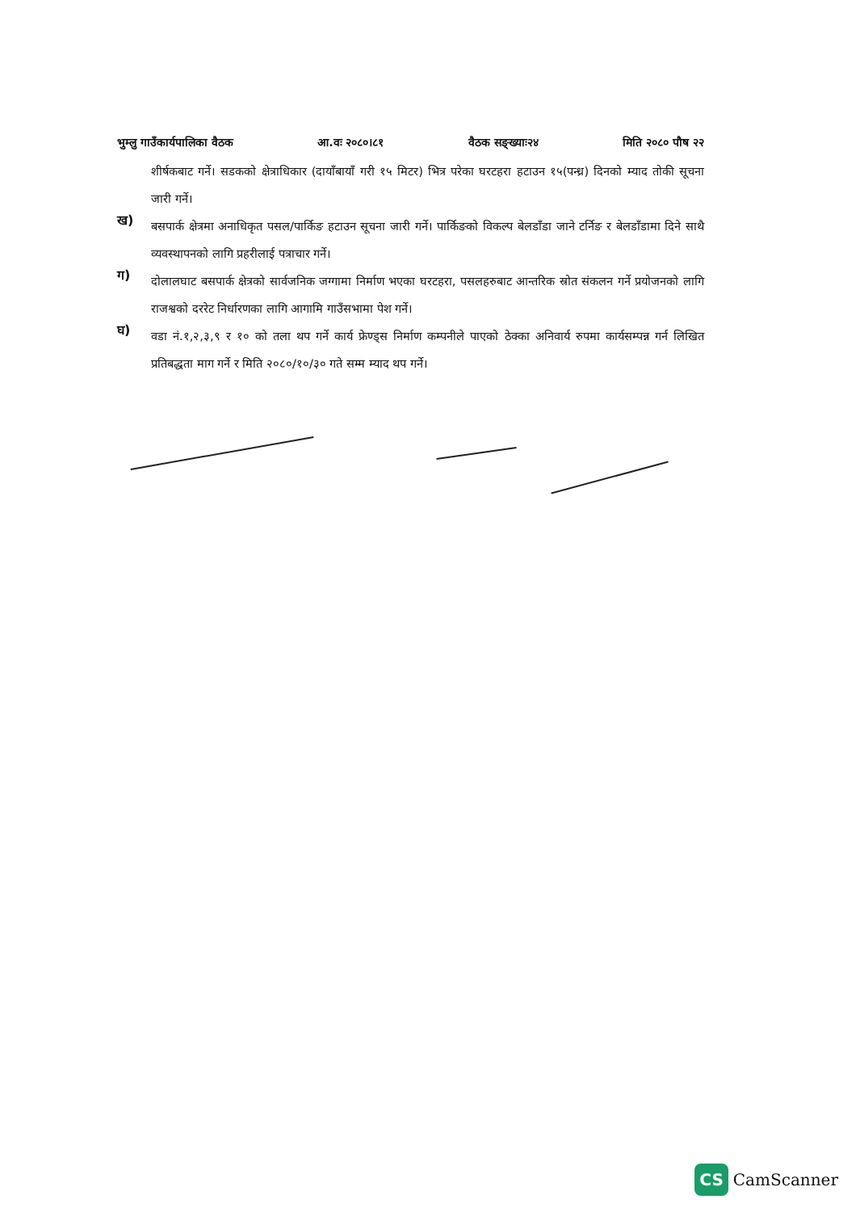भुम्लु गाउँकार्यपालिका वैठक आ.वः २०८०।८१ वैठक सङ्ख्याः२४ मिति २०८० पौष २२
शीर्षकबाट गर्ने। सडकको क्षेत्राधिकार (दायाँबायाँ गरी १५ मिटर) भित्र परेका घरटहरा हटाउन १५(पन्ध्र) दिनको म्याद तोकी सूचना जारी गर्ने।
ख)
बसपार्क क्षेत्रमा अनाधिकृत पसल/पार्किङ हटाउन सूचना जारी गर्ने। पार्किङको विकल्प बेलडाँडा जाने टर्निङ र बेलडाँडामा दिने साथै व्यवस्थापनको लागि प्रहरीलाई पत्राचार गर्ने।
ग)
दोलालघाट बसपार्क क्षेत्रको सार्वजनिक जग्गामा निर्माण भएका घरटहरा, पसलहरुबाट आन्तरिक स्रोत संकलन गर्ने प्रयोजनको लागि राजश्वको दररेट निर्धारणका लागि आगामि गाउँसभामा पेश गर्ने।
घ)
वडा नं.१,२,३,९ र १० को तला थप गर्ने कार्य फ्रेण्ड्स निर्माण कम्पनीले पाएको ठेक्का अनिवार्य रुपमा कार्यसम्पन्न गर्न लिखित प्रतिबद्धता माग गर्ने र मिति २०८०/१०/३० गते सम्म म्याद थप गर्ने।
CS CamScanner